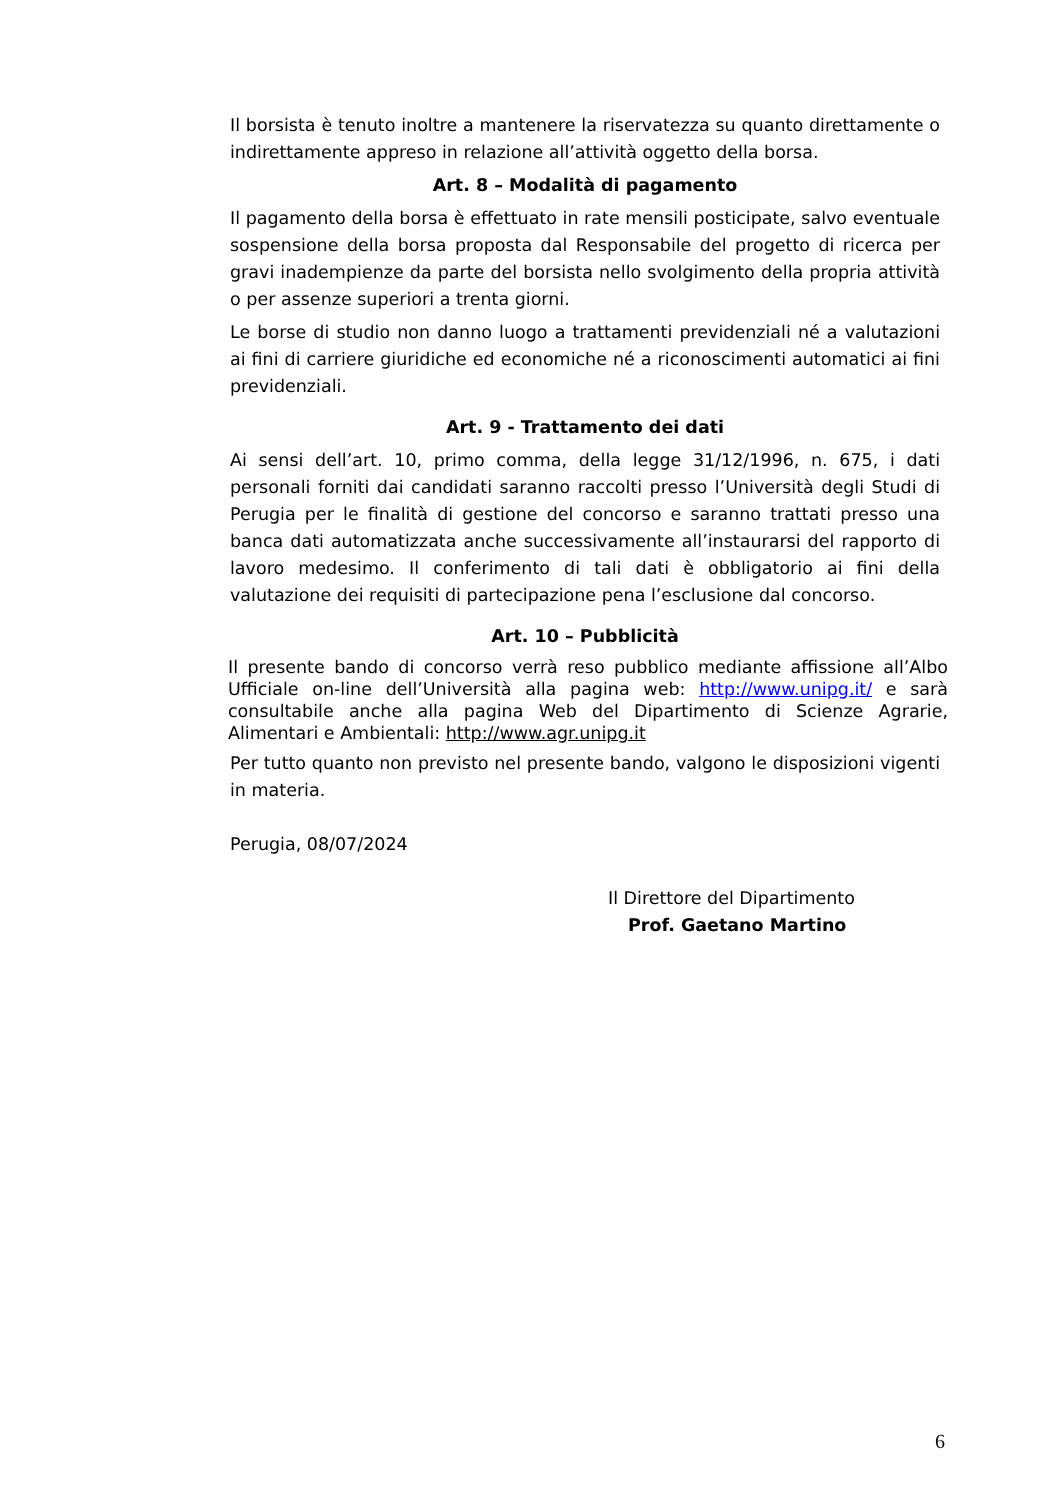Il borsista è tenuto inoltre a mantenere la riservatezza su quanto direttamente o indirettamente appreso in relazione all’attività oggetto della borsa.
Art. 8 – Modalità di pagamento
Il pagamento della borsa è effettuato in rate mensili posticipate, salvo eventuale sospensione della borsa proposta dal Responsabile del progetto di ricerca per gravi inadempienze da parte del borsista nello svolgimento della propria attività o per assenze superiori a trenta giorni.
Le borse di studio non danno luogo a trattamenti previdenziali né a valutazioni ai fini di carriere giuridiche ed economiche né a riconoscimenti automatici ai fini previdenziali.
Art. 9 - Trattamento dei dati
Ai sensi dell’art. 10, primo comma, della legge 31/12/1996, n. 675, i dati personali forniti dai candidati saranno raccolti presso l’Università degli Studi di Perugia per le finalità di gestione del concorso e saranno trattati presso una banca dati automatizzata anche successivamente all’instaurarsi del rapporto di lavoro medesimo. Il conferimento di tali dati è obbligatorio ai fini della valutazione dei requisiti di partecipazione pena l’esclusione dal concorso.
Art. 10 – Pubblicità
Il presente bando di concorso verrà reso pubblico mediante affissione all’Albo Ufficiale on-line dell’Università alla pagina web: http://www.unipg.it/ e sarà consultabile anche alla pagina Web del Dipartimento di Scienze Agrarie, Alimentari e Ambientali: http://www.agr.unipg.it
Per tutto quanto non previsto nel presente bando, valgono le disposizioni vigenti in materia.
Perugia, 08/07/2024
Il Direttore del Dipartimento
Prof. Gaetano Martino
6